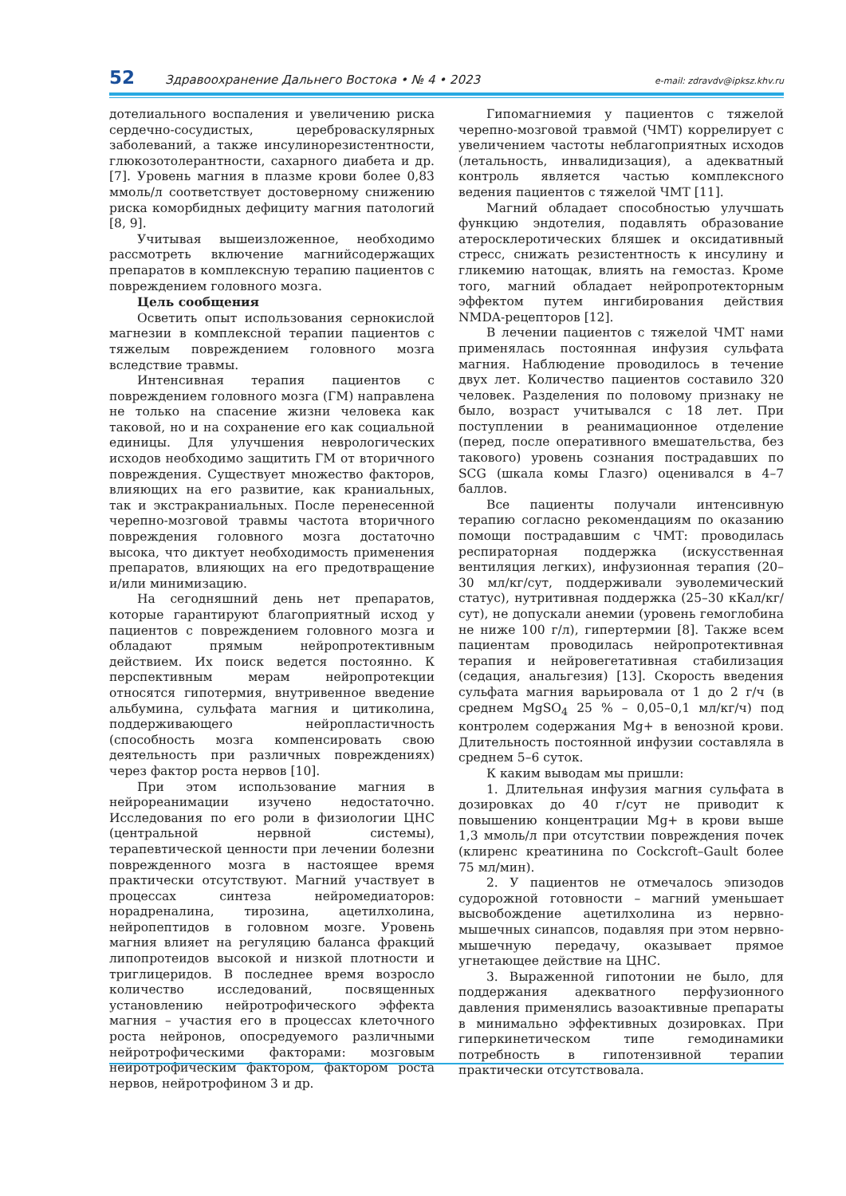52 Здравоохранение Дальнего Востока • № 4 • 2023 e-mail: zdravdv@ipksz.khv.ru
дотелиального воспаления и увеличению риска сердечно-сосудистых, цереброваскулярных заболеваний, а также инсулинорезистентности, глюкозотолерантности, сахарного диабета и др. [7]. Уровень магния в плазме крови более 0,83 ммоль/л соответствует достоверному снижению риска коморбидных дефициту магния патологий [8, 9].
Учитывая вышеизложенное, необходимо рассмотреть включение магнийсодержащих препаратов в комплексную терапию пациентов с повреждением головного мозга.
Цель сообщения
Осветить опыт использования сернокислой магнезии в комплексной терапии пациентов с тяжелым повреждением головного мозга вследствие травмы.
Интенсивная терапия пациентов с повреждением головного мозга (ГМ) направлена не только на спасение жизни человека как таковой, но и на сохранение его как социальной единицы. Для улучшения неврологических исходов необходимо защитить ГМ от вторичного повреждения. Существует множество факторов, влияющих на его развитие, как краниальных, так и экстракраниальных. После перенесенной черепно-мозговой травмы частота вторичного повреждения головного мозга достаточно высока, что диктует необходимость применения препаратов, влияющих на его предотвращение и/или минимизацию.
На сегодняшний день нет препаратов, которые гарантируют благоприятный исход у пациентов с повреждением головного мозга и обладают прямым нейропротективным действием. Их поиск ведется постоянно. К перспективным мерам нейропротекции относятся гипотермия, внутривенное введение альбумина, сульфата магния и цитиколина, поддерживающего нейропластичность (способность мозга компенсировать свою деятельность при различных повреждениях) через фактор роста нервов [10].
При этом использование магния в нейрореанимации изучено недостаточно. Исследования по его роли в физиологии ЦНС (центральной нервной системы), терапевтической ценности при лечении болезни поврежденного мозга в настоящее время практически отсутствуют. Магний участвует в процессах синтеза нейромедиаторов: норадреналина, тирозина, ацетилхолина, нейропептидов в головном мозге. Уровень магния влияет на регуляцию баланса фракций липопротеидов высокой и низкой плотности и триглицеридов. В последнее время возросло количество исследований, посвященных установлению нейротрофического эффекта магния – участия его в процессах клеточного роста нейронов, опосредуемого различными нейротрофическими факторами: мозговым нейротрофическим фактором, фактором роста нервов, нейротрофином 3 и др.
Гипомагниемия у пациентов с тяжелой черепно-мозговой травмой (ЧМТ) коррелирует с увеличением частоты неблагоприятных исходов (летальность, инвалидизация), а адекватный контроль является частью комплексного ведения пациентов с тяжелой ЧМТ [11].
Магний обладает способностью улучшать функцию эндотелия, подавлять образование атеросклеротических бляшек и оксидативный стресс, снижать резистентность к инсулину и гликемию натощак, влиять на гемостаз. Кроме того, магний обладает нейропротекторным эффектом путем ингибирования действия NMDA-рецепторов [12].
В лечении пациентов с тяжелой ЧМТ нами применялась постоянная инфузия сульфата магния. Наблюдение проводилось в течение двух лет. Количество пациентов составило 320 человек. Разделения по половому признаку не было, возраст учитывался с 18 лет. При поступлении в реанимационное отделение (перед, после оперативного вмешательства, без такового) уровень сознания пострадавших по SCG (шкала комы Глазго) оценивался в 4–7 баллов.
Все пациенты получали интенсивную терапию согласно рекомендациям по оказанию помощи пострадавшим с ЧМТ: проводилась респираторная поддержка (искусственная вентиляция легких), инфузионная терапия (20–30 мл/кг/сут, поддерживали эуволемический статус), нутритивная поддержка (25–30 кКал/кг/сут), не допускали анемии (уровень гемоглобина не ниже 100 г/л), гипертермии [8]. Также всем пациентам проводилась нейропротективная терапия и нейровегетативная стабилизация (седация, анальгезия) [13]. Скорость введения сульфата магния варьировала от 1 до 2 г/ч (в среднем MgSO<sub>4</sub> 25 % – 0,05–0,1 мл/кг/ч) под контролем содержания Mg+ в венозной крови. Длительность постоянной инфузии составляла в среднем 5–6 суток.
К каким выводам мы пришли:
1. Длительная инфузия магния сульфата в дозировках до 40 г/сут не приводит к повышению концентрации Mg+ в крови выше 1,3 ммоль/л при отсутствии повреждения почек (клиренс креатинина по Cockcroft–Gault более 75 мл/мин).
2. У пациентов не отмечалось эпизодов судорожной готовности – магний уменьшает высвобождение ацетилхолина из нервно-мышечных синапсов, подавляя при этом нервно-мышечную передачу, оказывает прямое угнетающее действие на ЦНС.
3. Выраженной гипотонии не было, для поддержания адекватного перфузионного давления применялись вазоактивные препараты в минимально эффективных дозировках. При гиперкинетическом типе гемодинамики потребность в гипотензивной терапии практически отсутствовала.